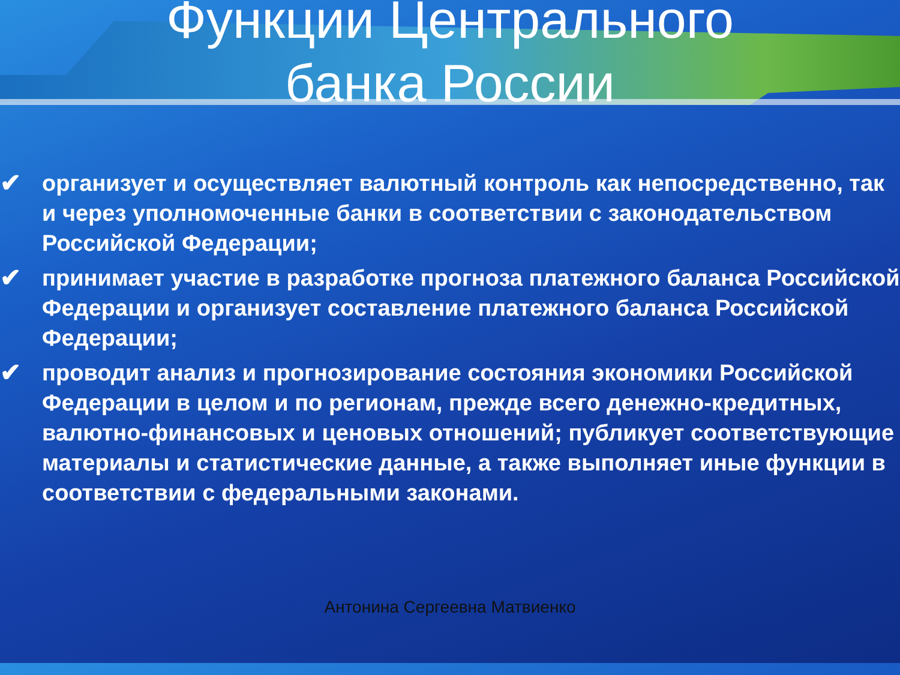Функции Центрального
банка России
✔ организует и осуществляет валютный контроль как непосредственно, так и через уполномоченные банки в соответствии с законодательством Российской Федерации;
✔ принимает участие в разработке прогноза платежного баланса Российской Федерации и организует составление платежного баланса Российской Федерации;
✔ проводит анализ и прогнозирование состояния экономики Российской Федерации в целом и по регионам, прежде всего денежно-кредитных, валютно-финансовых и ценовых отношений; публикует соответствующие материалы и статистические данные, а также выполняет иные функции в соответствии с федеральными законами.
Антонина Сергеевна Матвиенко